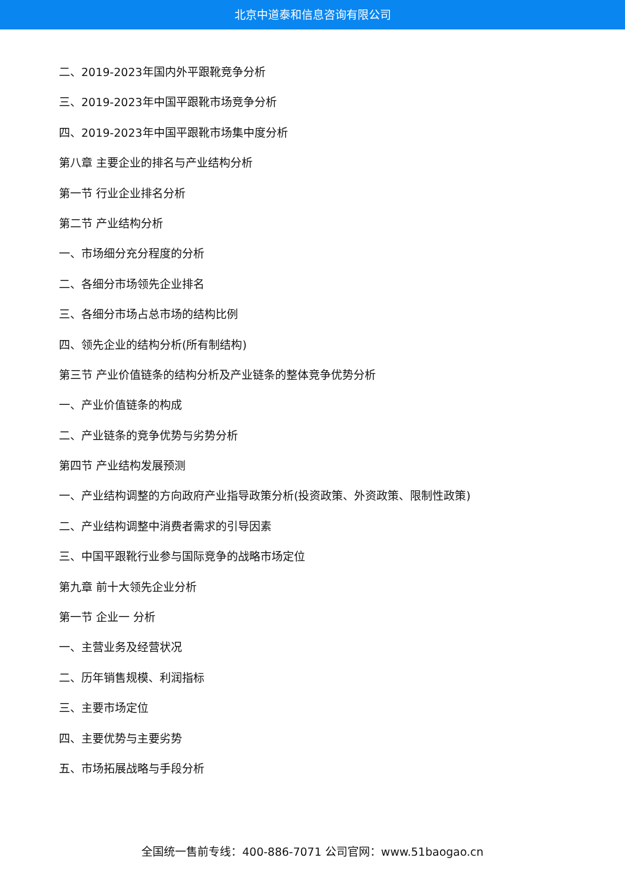北京中道泰和信息咨询有限公司
二、2019-2023年国内外平跟靴竞争分析
三、2019-2023年中国平跟靴市场竞争分析
四、2019-2023年中国平跟靴市场集中度分析
第八章 主要企业的排名与产业结构分析
第一节 行业企业排名分析
第二节 产业结构分析
一、市场细分充分程度的分析
二、各细分市场领先企业排名
三、各细分市场占总市场的结构比例
四、领先企业的结构分析(所有制结构)
第三节 产业价值链条的结构分析及产业链条的整体竞争优势分析
一、产业价值链条的构成
二、产业链条的竞争优势与劣势分析
第四节 产业结构发展预测
一、产业结构调整的方向政府产业指导政策分析(投资政策、外资政策、限制性政策)
二、产业结构调整中消费者需求的引导因素
三、中国平跟靴行业参与国际竞争的战略市场定位
第九章 前十大领先企业分析
第一节 企业一 分析
一、主营业务及经营状况
二、历年销售规模、利润指标
三、主要市场定位
四、主要优势与主要劣势
五、市场拓展战略与手段分析
全国统一售前专线：400-886-7071 公司官网：www.51baogao.cn